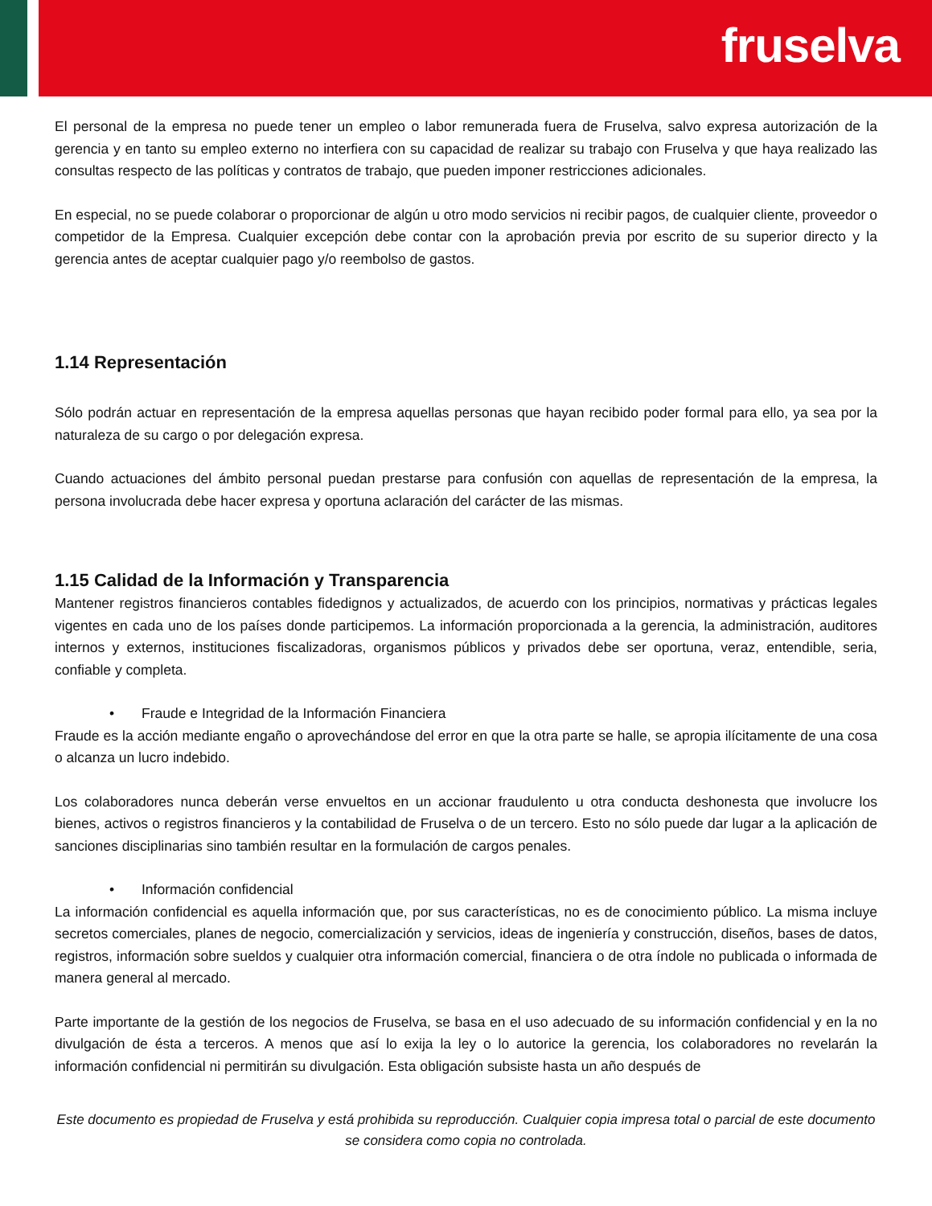fruselva
El personal de la empresa no puede tener un empleo o labor remunerada fuera de Fruselva, salvo expresa autorización de la gerencia y en tanto su empleo externo no interfiera con su capacidad de realizar su trabajo con Fruselva y que haya realizado las consultas respecto de las políticas y contratos de trabajo, que pueden imponer restricciones adicionales.
En especial, no se puede colaborar o proporcionar de algún u otro modo servicios ni recibir pagos, de cualquier cliente, proveedor o competidor de la Empresa. Cualquier excepción debe contar con la aprobación previa por escrito de su superior directo y la gerencia antes de aceptar cualquier pago y/o reembolso de gastos.
1.14 Representación
Sólo podrán actuar en representación de la empresa aquellas personas que hayan recibido poder formal para ello, ya sea por la naturaleza de su cargo o por delegación expresa.
Cuando actuaciones del ámbito personal puedan prestarse para confusión con aquellas de representación de la empresa, la persona involucrada debe hacer expresa y oportuna aclaración del carácter de las mismas.
1.15 Calidad de la Información y Transparencia
Mantener registros financieros contables fidedignos y actualizados, de acuerdo con los principios, normativas y prácticas legales vigentes en cada uno de los países donde participemos. La información proporcionada a la gerencia, la administración, auditores internos y externos, instituciones fiscalizadoras, organismos públicos y privados debe ser oportuna, veraz, entendible, seria, confiable y completa.
• Fraude e Integridad de la Información Financiera
Fraude es la acción mediante engaño o aprovechándose del error en que la otra parte se halle, se apropia ilícitamente de una cosa o alcanza un lucro indebido.
Los colaboradores nunca deberán verse envueltos en un accionar fraudulento u otra conducta deshonesta que involucre los bienes, activos o registros financieros y la contabilidad de Fruselva o de un tercero. Esto no sólo puede dar lugar a la aplicación de sanciones disciplinarias sino también resultar en la formulación de cargos penales.
• Información confidencial
La información confidencial es aquella información que, por sus características, no es de conocimiento público. La misma incluye secretos comerciales, planes de negocio, comercialización y servicios, ideas de ingeniería y construcción, diseños, bases de datos, registros, información sobre sueldos y cualquier otra información comercial, financiera o de otra índole no publicada o informada de manera general al mercado.
Parte importante de la gestión de los negocios de Fruselva, se basa en el uso adecuado de su información confidencial y en la no divulgación de ésta a terceros. A menos que así lo exija la ley o lo autorice la gerencia, los colaboradores no revelarán la información confidencial ni permitirán su divulgación. Esta obligación subsiste hasta un año después de
Este documento es propiedad de Fruselva y está prohibida su reproducción. Cualquier copia impresa total o parcial de este documento se considera como copia no controlada.